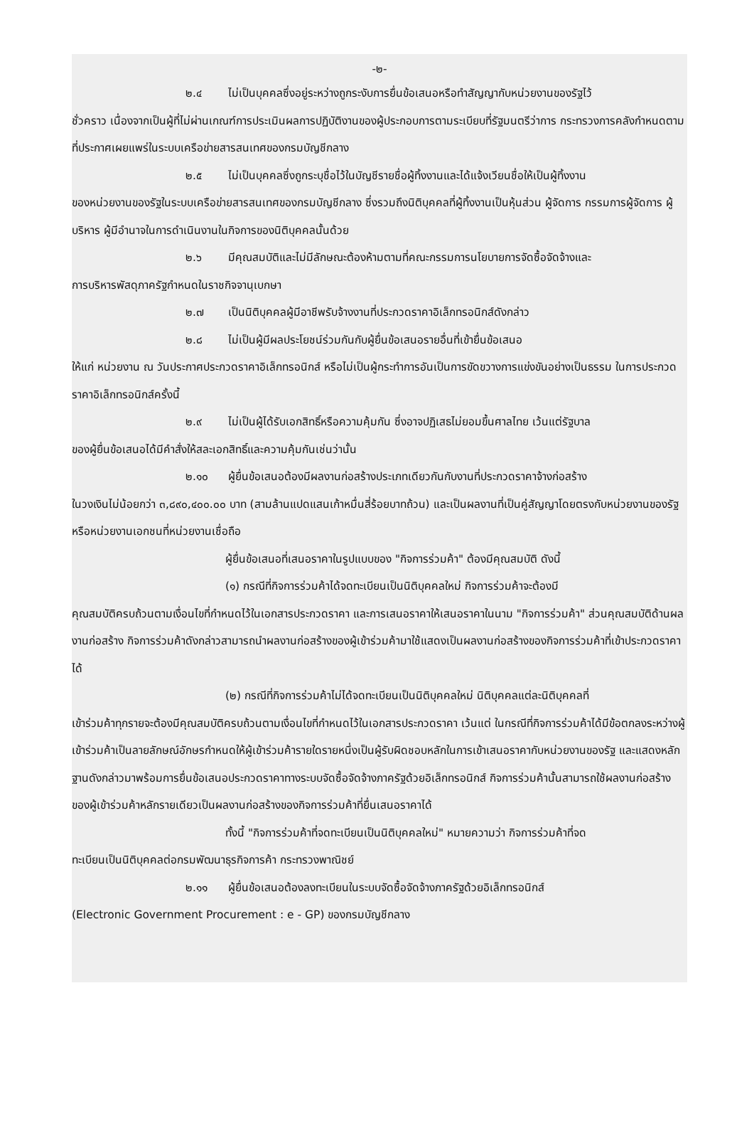-๒-
๒.๔ ไม่เป็นบุคคลซึ่งอยู่ระหว่างถูกระงับการยื่นข้อเสนอหรือทำสัญญากับหน่วยงานของรัฐไว้
ชั่วคราว เนื่องจากเป็นผู้ที่ไม่ผ่านเกณฑ์การประเมินผลการปฏิบัติงานของผู้ประกอบการตามระเบียบที่รัฐมนตรีว่าการ กระทรวงการคลังกำหนดตามที่ประกาศเผยแพร่ในระบบเครือข่ายสารสนเทศของกรมบัญชีกลาง
๒.๕ ไม่เป็นบุคคลซึ่งถูกระบุชื่อไว้ในบัญชีรายชื่อผู้ทิ้งงานและได้แจ้งเวียนชื่อให้เป็นผู้ทิ้งงาน
ของหน่วยงานของรัฐในระบบเครือข่ายสารสนเทศของกรมบัญชีกลาง ซึ่งรวมถึงนิติบุคคลที่ผู้ทิ้งงานเป็นหุ้นส่วน ผู้จัดการ กรรมการผู้จัดการ ผู้บริหาร ผู้มีอำนาจในการดำเนินงานในกิจการของนิติบุคคลนั้นด้วย
๒.๖ มีคุณสมบัติและไม่มีลักษณะต้องห้ามตามที่คณะกรรมการนโยบายการจัดซื้อจัดจ้างและ
การบริหารพัสดุภาครัฐกำหนดในราชกิจจานุเบกษา
๒.๗ เป็นนิติบุคคลผู้มีอาชีพรับจ้างงานที่ประกวดราคาอิเล็กทรอนิกส์ดังกล่าว
๒.๘ ไม่เป็นผู้มีผลประโยชน์ร่วมกันกับผู้ยื่นข้อเสนอรายอื่นที่เข้ายื่นข้อเสนอ
ให้แก่ หน่วยงาน ณ วันประกาศประกวดราคาอิเล็กทรอนิกส์ หรือไม่เป็นผู้กระทำการอันเป็นการขัดขวางการแข่งขันอย่างเป็นธรรม ในการประกวดราคาอิเล็กทรอนิกส์ครั้งนี้
๒.๙ ไม่เป็นผู้ได้รับเอกสิทธิ์หรือความคุ้มกัน ซึ่งอาจปฏิเสธไม่ยอมขึ้นศาลไทย เว้นแต่รัฐบาล
ของผู้ยื่นข้อเสนอได้มีคำสั่งให้สละเอกสิทธิ์และความคุ้มกันเช่นว่านั้น
๒.๑๐ ผู้ยื่นข้อเสนอต้องมีผลงานก่อสร้างประเภทเดียวกันกับงานที่ประกวดราคาจ้างก่อสร้าง
ในวงเงินไม่น้อยกว่า ๓,๘๙๐,๔๐๐.๐๐ บาท (สามล้านแปดแสนเก้าหมื่นสี่ร้อยบาทถ้วน) และเป็นผลงานที่เป็นคู่สัญญาโดยตรงกับหน่วยงานของรัฐ หรือหน่วยงานเอกชนที่หน่วยงานเชื่อถือ
ผู้ยื่นข้อเสนอที่เสนอราคาในรูปแบบของ "กิจการร่วมค้า" ต้องมีคุณสมบัติ ดังนี้
(๑) กรณีที่กิจการร่วมค้าได้จดทะเบียนเป็นนิติบุคคลใหม่ กิจการร่วมค้าจะต้องมี
คุณสมบัติครบถ้วนตามเงื่อนไขที่กำหนดไว้ในเอกสารประกวดราคา และการเสนอราคาให้เสนอราคาในนาม "กิจการร่วมค้า" ส่วนคุณสมบัติด้านผลงานก่อสร้าง กิจการร่วมค้าดังกล่าวสามารถนำผลงานก่อสร้างของผู้เข้าร่วมค้ามาใช้แสดงเป็นผลงานก่อสร้างของกิจการร่วมค้าที่เข้าประกวดราคาได้
(๒) กรณีที่กิจการร่วมค้าไม่ได้จดทะเบียนเป็นนิติบุคคลใหม่ นิติบุคคลแต่ละนิติบุคคลที่
เข้าร่วมค้าทุกรายจะต้องมีคุณสมบัติครบถ้วนตามเงื่อนไขที่กำหนดไว้ในเอกสารประกวดราคา เว้นแต่ ในกรณีที่กิจการร่วมค้าได้มีข้อตกลงระหว่างผู้เข้าร่วมค้าเป็นลายลักษณ์อักษรกำหนดให้ผู้เข้าร่วมค้ารายใดรายหนึ่งเป็นผู้รับผิดชอบหลักในการเข้าเสนอราคากับหน่วยงานของรัฐ และแสดงหลักฐานดังกล่าวมาพร้อมการยื่นข้อเสนอประกวดราคาทางระบบจัดซื้อจัดจ้างภาครัฐด้วยอิเล็กทรอนิกส์ กิจการร่วมค้านั้นสามารถใช้ผลงานก่อสร้างของผู้เข้าร่วมค้าหลักรายเดียวเป็นผลงานก่อสร้างของกิจการร่วมค้าที่ยื่นเสนอราคาได้
ทั้งนี้ "กิจการร่วมค้าที่จดทะเบียนเป็นนิติบุคคลใหม่" หมายความว่า กิจการร่วมค้าที่จด
ทะเบียนเป็นนิติบุคคลต่อกรมพัฒนาธุรกิจการค้า กระทรวงพาณิชย์
๒.๑๑ ผู้ยื่นข้อเสนอต้องลงทะเบียนในระบบจัดซื้อจัดจ้างภาครัฐด้วยอิเล็กทรอนิกส์
(Electronic Government Procurement : e - GP) ของกรมบัญชีกลาง